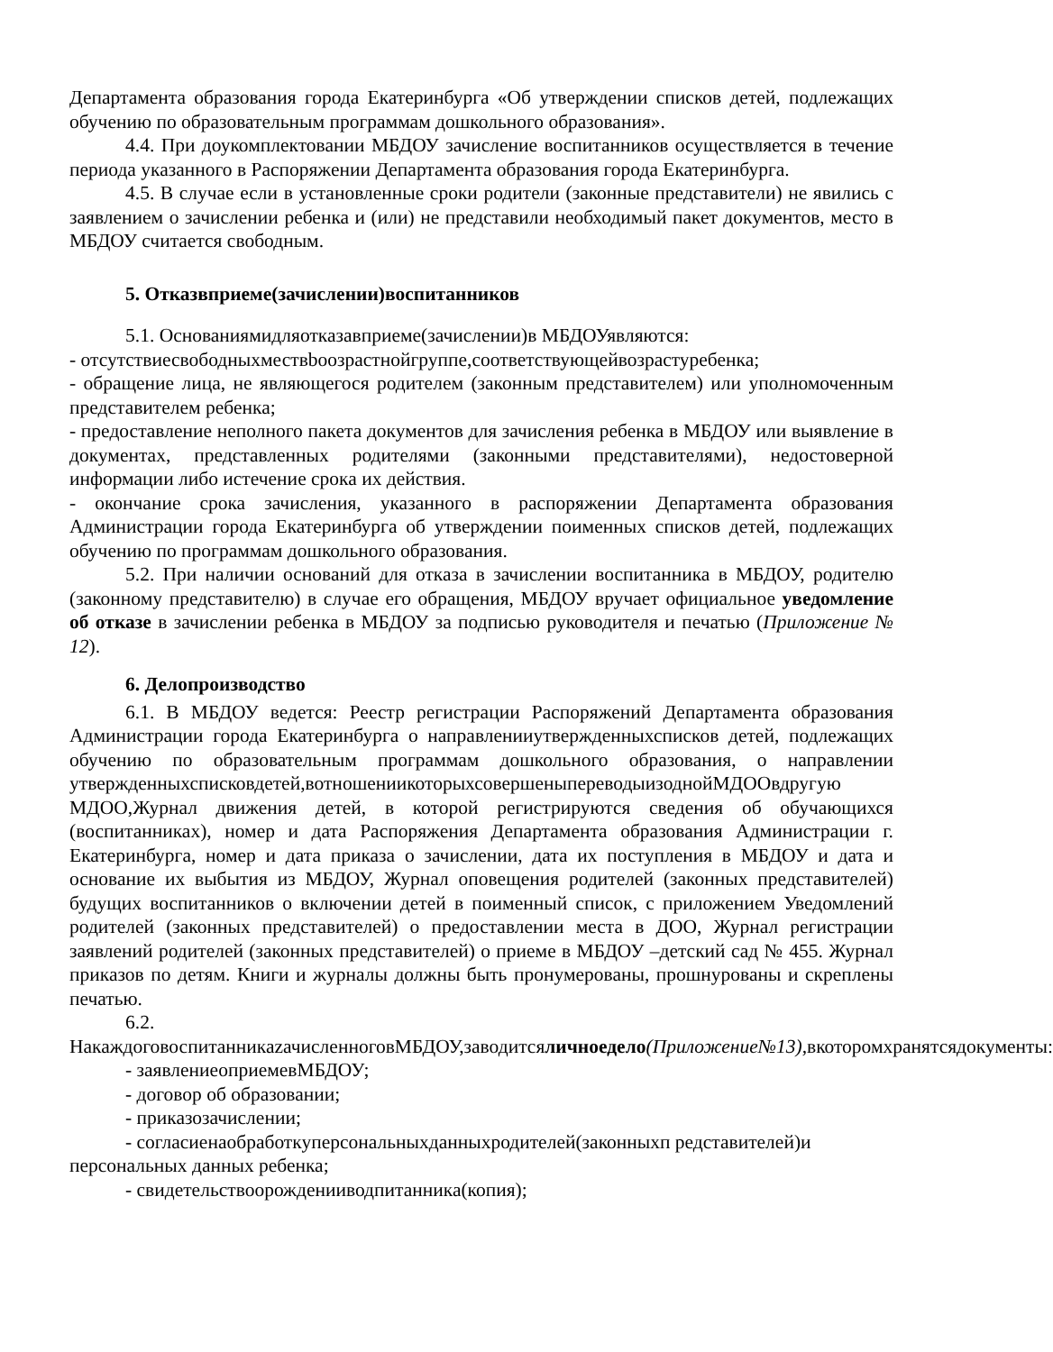Департамента образования города Екатеринбурга «Об утверждении списков детей, подлежащих обучению по образовательным программам дошкольного образования».
4.4. При доукомплектовании МБДОУ зачисление воспитанников осуществляется в течение периода указанного в Распоряжении Департамента образования города Екатеринбурга.
4.5. В случае если в установленные сроки родители (законные представители) не явились с заявлением о зачислении ребенка и (или) не представили необходимый пакет документов, место в МБДОУ считается свободным.
5. Отказвприеме(зачислении)воспитанников
5.1. Основаниямидляотказавприеме(зачислении)в МБДОУявляются:
- отсутствиесвободныхмествbooзрастнойгруппе,соответствующейвозрастуребенка;
- обращение лица, не являющегося родителем (законным представителем) или уполномоченным представителем ребенка;
- предоставление неполного пакета документов для зачисления ребенка в МБДОУ или выявление в документах, представленных родителями (законными представителями), недостоверной информации либо истечение срока их действия.
- окончание срока зачисления, указанного в распоряжении Департамента образования Администрации города Екатеринбурга об утверждении поименных списков детей, подлежащих обучению по программам дошкольного образования.
5.2. При наличии оснований для отказа в зачислении воспитанника в МБДОУ, родителю (законному представителю) в случае его обращения, МБДОУ вручает официальное уведомление об отказе в зачислении ребенка в МБДОУ за подписью руководителя и печатью (Приложение № 12).
6. Делопроизводство
6.1. В МБДОУ ведется: Реестр регистрации Распоряжений Департамента образования Администрации города Екатеринбурга о направленииутвержденныхсписков детей, подлежащих обучению по образовательным программам дошкольного образования, о направлении утвержденныхсписковдетей,вотношениикоторыхсовершеныпереводыизоднойМДООвдругую МДОО,Журнал движения детей, в которой регистрируются сведения об обучающихся (воспитанниках), номер и дата Распоряжения Департамента образования Администрации г. Екатеринбурга, номер и дата приказа о зачислении, дата их поступления в МБДОУ и дата и основание их выбытия из МБДОУ, Журнал оповещения родителей (законных представителей) будущих воспитанников о включении детей в поименный список, с приложением Уведомлений родителей (законных представителей) о предоставлении места в ДОО, Журнал регистрации заявлений родителей (законных представителей) о приеме в МБДОУ –детский сад № 455. Журнал приказов по детям. Книги и журналы должны быть пронумерованы, прошнурованы и скреплены печатью.
6.2. НакаждоговоспитанникаzачисленноговМБДОУ,заводитсяличноедело(Приложение№13), вкоторомхранятсядокументы:
- заявлениеоприемевМБДОУ;
- договор об образовании;
- приказозачислении;
- согласиенаобработкуперсональныхданныхродителей(законныхп редставителей)и персональных данных ребенка;
- свидетельствоорожденииводпитанника(копия);